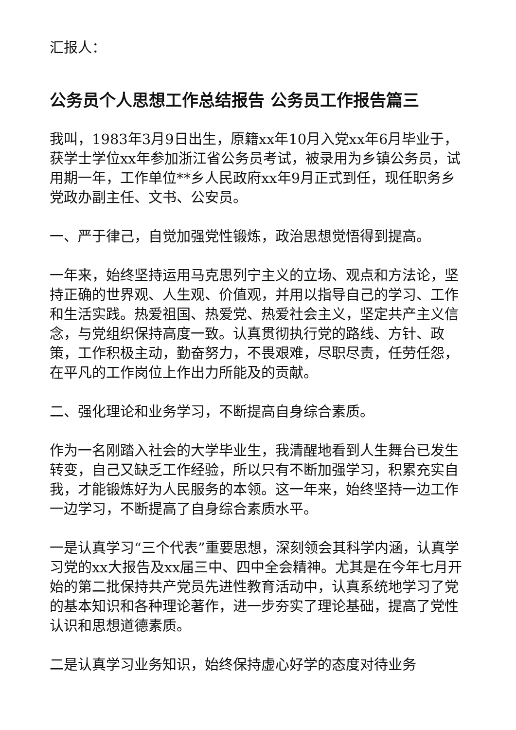汇报人：
公务员个人思想工作总结报告 公务员工作报告篇三
我叫，1983年3月9日出生，原籍xx年10月入党xx年6月毕业于，获学士学位xx年参加浙江省公务员考试，被录用为乡镇公务员，试用期一年，工作单位**乡人民政府xx年9月正式到任，现任职务乡党政办副主任、文书、公安员。
一、严于律己，自觉加强党性锻炼，政治思想觉悟得到提高。
一年来，始终坚持运用马克思列宁主义的立场、观点和方法论，坚持正确的世界观、人生观、价值观，并用以指导自己的学习、工作和生活实践。热爱祖国、热爱党、热爱社会主义，坚定共产主义信念，与党组织保持高度一致。认真贯彻执行党的路线、方针、政策，工作积极主动，勤奋努力，不畏艰难，尽职尽责，任劳任怨，在平凡的工作岗位上作出力所能及的贡献。
二、强化理论和业务学习，不断提高自身综合素质。
作为一名刚踏入社会的大学毕业生，我清醒地看到人生舞台已发生转变，自己又缺乏工作经验，所以只有不断加强学习，积累充实自我，才能锻炼好为人民服务的本领。这一年来，始终坚持一边工作一边学习，不断提高了自身综合素质水平。
一是认真学习“三个代表”重要思想，深刻领会其科学内涵，认真学习党的xx大报告及xx届三中、四中全会精神。尤其是在今年七月开始的第二批保持共产党员先进性教育活动中，认真系统地学习了党的基本知识和各种理论著作，进一步夯实了理论基础，提高了党性认识和思想道德素质。
二是认真学习业务知识，始终保持虚心好学的态度对待业务